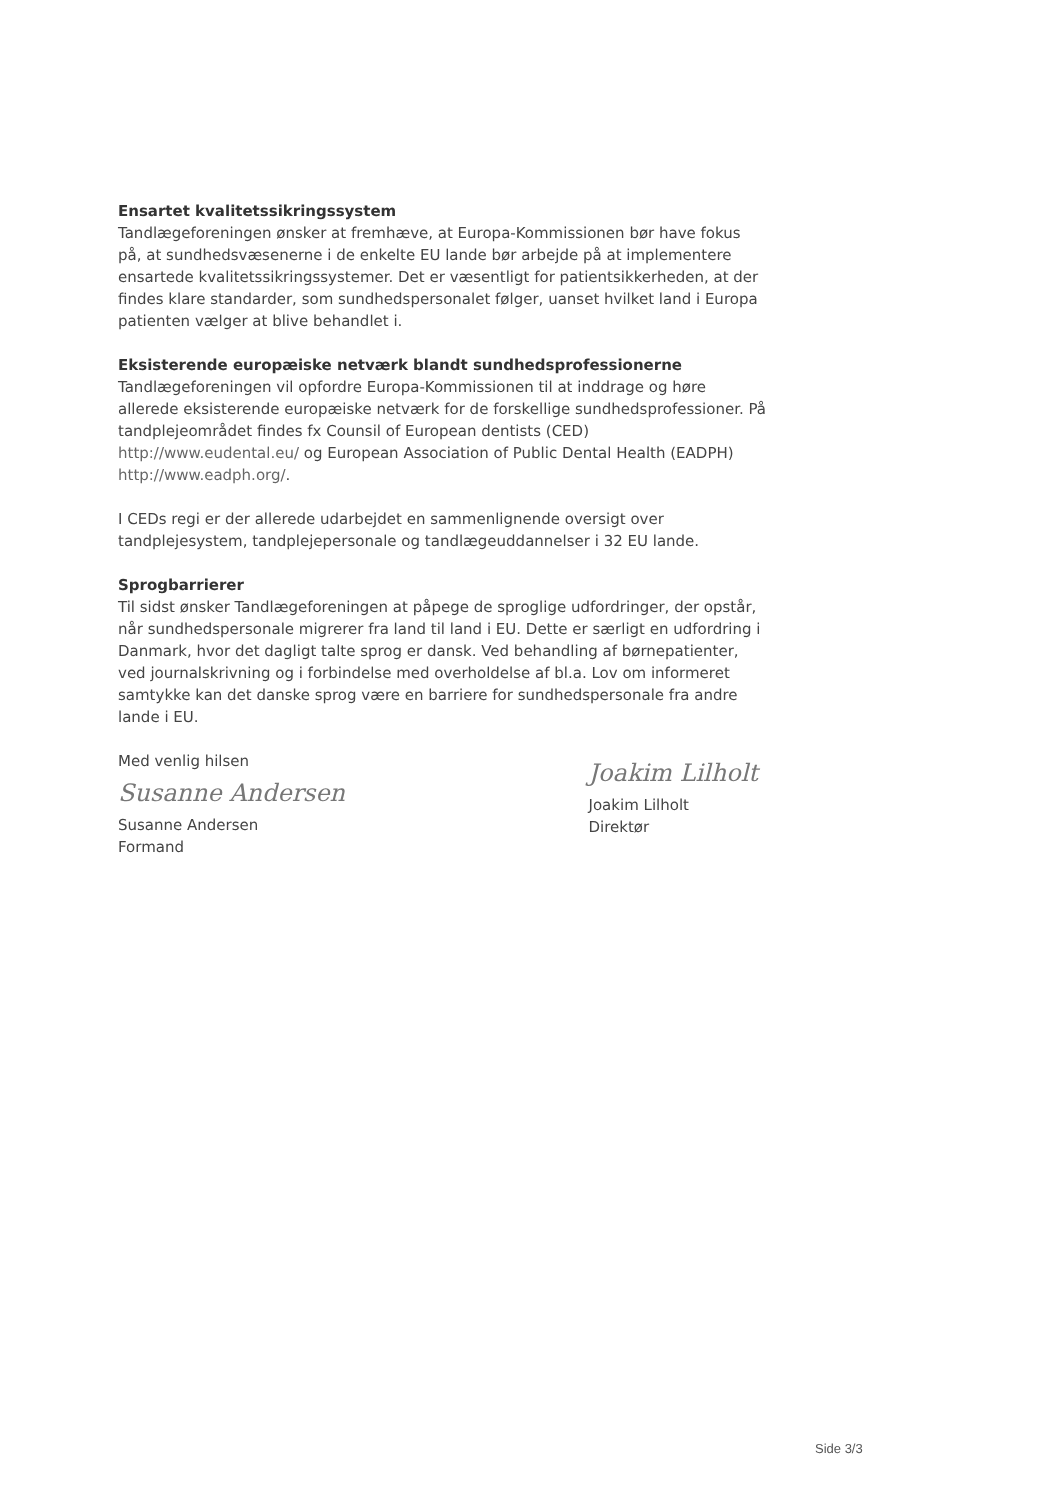Ensartet kvalitetssikringssystem
Tandlægeforeningen ønsker at fremhæve, at Europa-Kommissionen bør have fokus på, at sundhedsvæsenerne i de enkelte EU lande bør arbejde på at implementere ensartede kvalitetssikringssystemer. Det er væsentligt for patientsikkerheden, at der findes klare standarder, som sundhedspersonalet følger, uanset hvilket land i Europa patienten vælger at blive behandlet i.
Eksisterende europæiske netværk blandt sundhedsprofessionerne
Tandlægeforeningen vil opfordre Europa-Kommissionen til at inddrage og høre allerede eksisterende europæiske netværk for de forskellige sundhedsprofessioner. På tandplejeområdet findes fx Counsil of European dentists (CED) http://www.eudental.eu/ og European Association of Public Dental Health (EADPH) http://www.eadph.org/.
I CEDs regi er der allerede udarbejdet en sammenlignende oversigt over tandplejesystem, tandplejepersonale og tandlægeuddannelser i 32 EU lande.
Sprogbarrierer
Til sidst ønsker Tandlægeforeningen at påpege de sproglige udfordringer, der opstår, når sundhedspersonale migrerer fra land til land i EU. Dette er særligt en udfordring i Danmark, hvor det dagligt talte sprog er dansk. Ved behandling af børnepatienter, ved journalskrivning og i forbindelse med overholdelse af bl.a. Lov om informeret samtykke kan det danske sprog være en barriere for sundhedspersonale fra andre lande i EU.
Med venlig hilsen
Susanne Andersen
Susanne Andersen
Formand
Joakim Lilholt
Joakim Lilholt
Direktør
Side 3/3